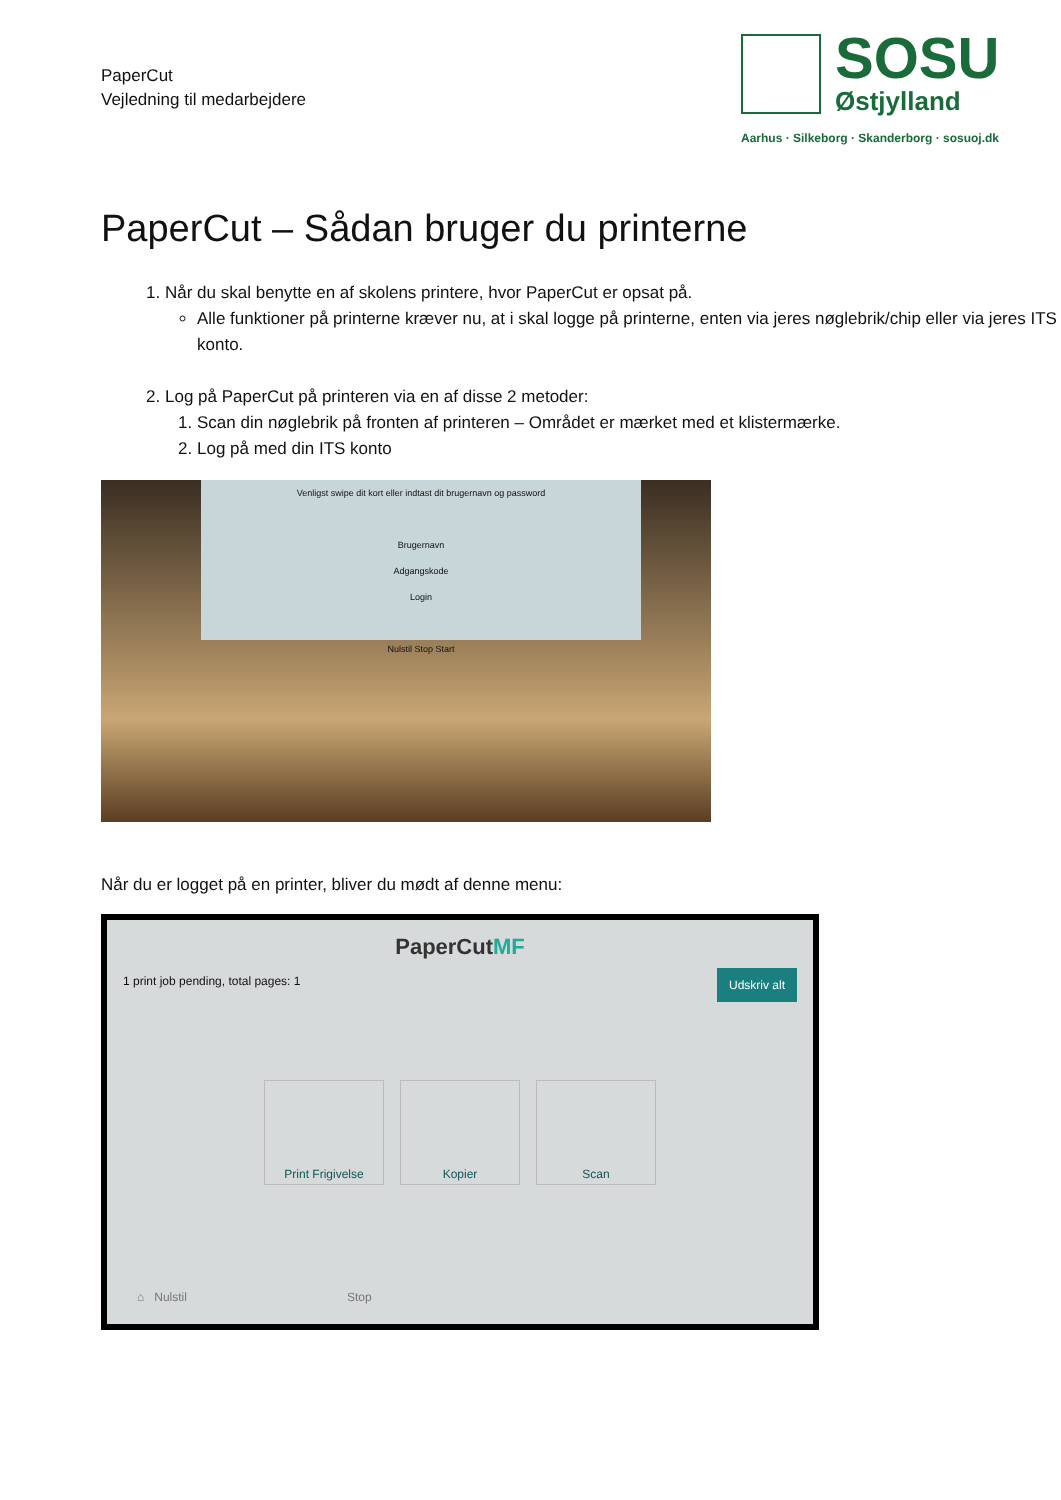PaperCut
Vejledning til medarbejdere
SOSU
Østjylland
Aarhus · Silkeborg · Skanderborg · sosuoj.dk
PaperCut – Sådan bruger du printerne
1. Når du skal benytte en af skolens printere, hvor PaperCut er opsat på.
Alle funktioner på printerne kræver nu, at i skal logge på printerne, enten via jeres nøglebrik/chip eller via jeres ITS konto.
2. Log på PaperCut på printeren via en af disse 2 metoder:
1. Scan din nøglebrik på fronten af printeren – Området er mærket med et klistermærke.
2. Log på med din ITS konto
Venligst swipe dit kort eller indtast dit brugernavn og password
Brugernavn
Adgangskode
Login
Nulstil Stop Start
Når du er logget på en printer, bliver du mødt af denne menu:
PaperCutMF
1 print job pending, total pages: 1 Udskriv alt
Print Frigivelse Kopier Scan
⌂ Nulstil Stop